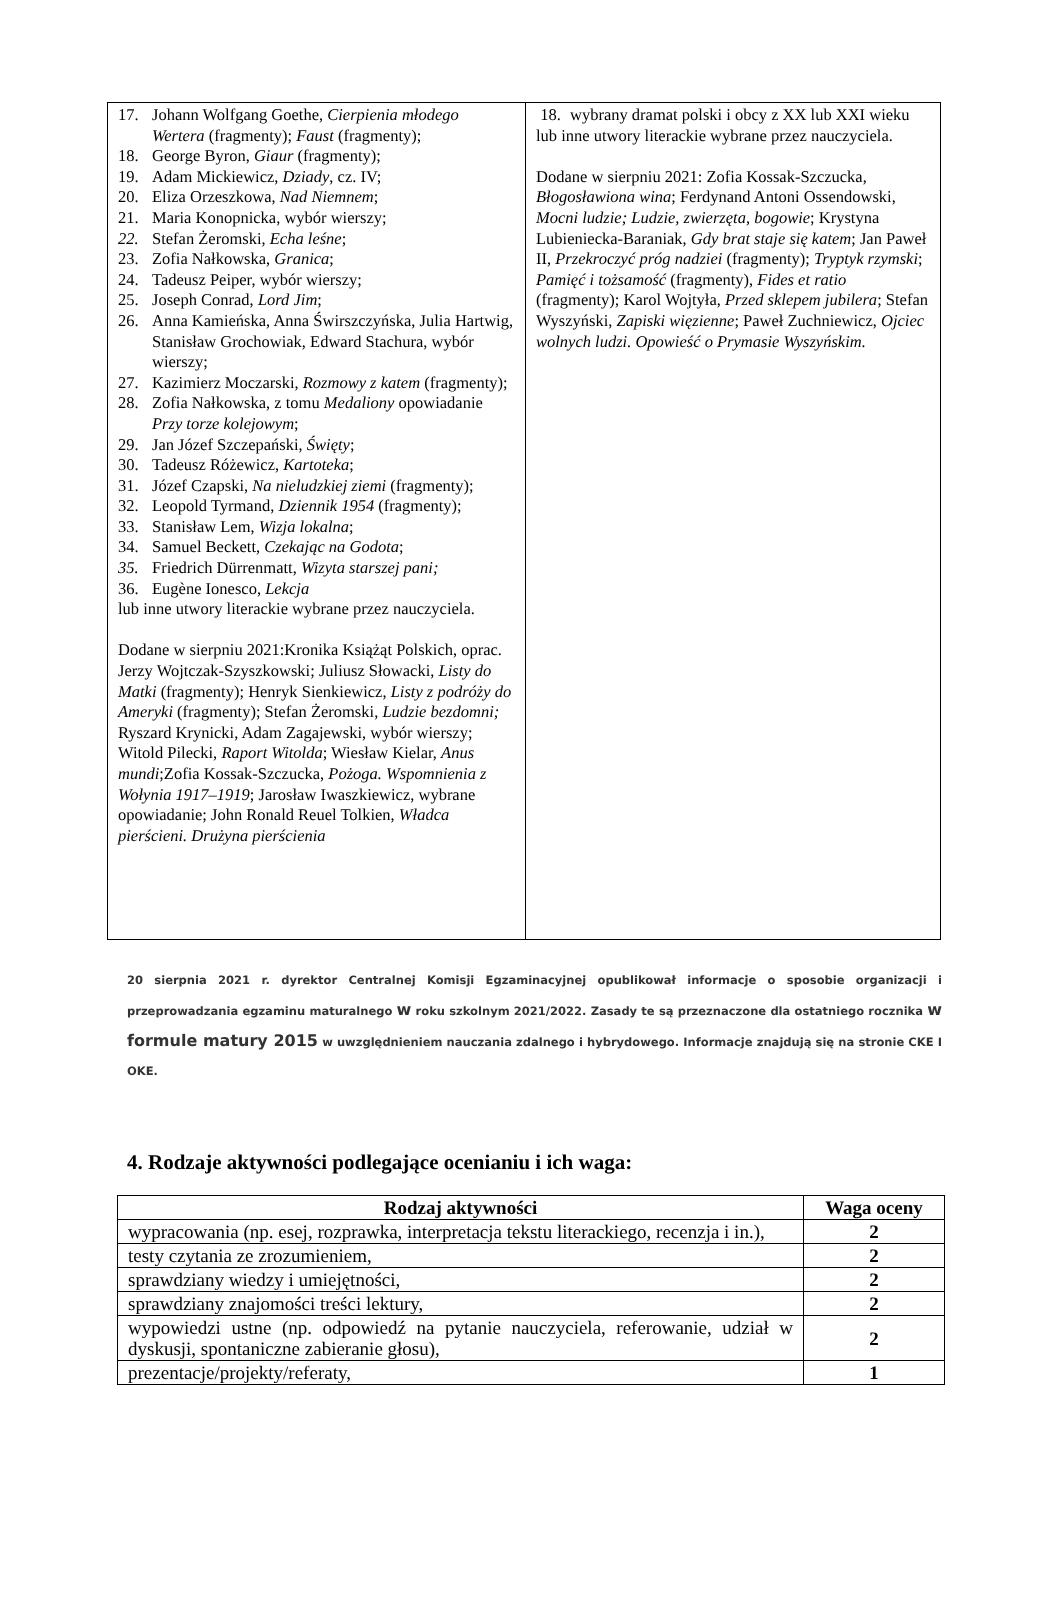| 17. Johann Wolfgang Goethe, Cierpienia młodego Wertera (fragmenty); Faust (fragmenty); 18. George Byron, Giaur (fragmenty); 19. Adam Mickiewicz, Dziady , cz. IV; 20. Eliza Orzeszkowa, Nad Niemnem ; 21. Maria Konopnicka, wybór wierszy; 22. Stefan Żeromski, Echa leśne ; 23. Zofia Nałkowska, Granica ; 24. Tadeusz Peiper, wybór wierszy; 25. Joseph Conrad, Lord Jim ; 26. Anna Kamieńska, Anna Świrszczyńska, Julia Hartwig, Stanisław Grochowiak, Edward Stachura, wybór wierszy; 27. Kazimierz Moczarski, Rozmowy z katem (fragmenty); 28. Zofia Nałkowska, z tomu Medaliony opowiadanie Przy torze kolejowym ; 29. Jan Józef Szczepański, Święty ; 30. Tadeusz Różewicz, Kartoteka ; 31. Józef Czapski, Na nieludzkiej ziemi (fragmenty); 32. Leopold Tyrmand, Dziennik 1954 (fragmenty); 33. Stanisław Lem, Wizja lokalna ; 34. Samuel Beckett, Czekając na Godota ; 35. Friedrich Dürrenmatt, Wizyta starszej pani; 36. Eugène Ionesco, Lekcja lub inne utwory literackie wybrane przez nauczyciela. Dodane w sierpniu 2021:Kronika Książąt Polskich, oprac. Jerzy Wojtczak-Szyszkowski; Juliusz Słowacki, Listy do Matki (fragmenty); Henryk Sienkiewicz, Listy z podróży do Ameryki (fragmenty); Stefan Żeromski, Ludzie bezdomni; Ryszard Krynicki, Adam Zagajewski, wybór wierszy; Witold Pilecki, Raport Witolda ; Wiesław Kielar, Anus mundi ;Zofia Kossak-Szczucka, Pożoga. Wspomnienia z Wołynia 1917–1919 ; Jarosław Iwaszkiewicz, wybrane opowiadanie; John Ronald Reuel Tolkien, Władca pierścieni. Drużyna pierścienia | 18. wybrany dramat polski i obcy z XX lub XXI wieku lub inne utwory literackie wybrane przez nauczyciela. Dodane w sierpniu 2021: Zofia Kossak-Szczucka, Błogosławiona wina ; Ferdynand Antoni Ossendowski, Mocni ludzie; Ludzie, zwierzęta, bogowie ; Krystyna Lubieniecka-Baraniak, Gdy brat staje się katem ; Jan Paweł II, Przekroczyć próg nadziei (fragmenty); Tryptyk rzymski ; Pamięć i tożsamość (fragmenty), Fides et ratio (fragmenty); Karol Wojtyła, Przed sklepem jubilera ; Stefan Wyszyński, Zapiski więzienne ; Paweł Zuchniewicz, Ojciec wolnych ludzi. Opowieść o Prymasie Wyszyńskim. |
20 sierpnia 2021 r. dyrektor Centralnej Komisji Egzaminacyjnej opublikował informacje o sposobie organizacji i przeprowadzania egzaminu maturalnego w roku szkolnym 2021/2022. Zasady te są przeznaczone dla ostatniego rocznika w formule matury 2015 w uwzględnieniem nauczania zdalnego i hybrydowego. Informacje znajdują się na stronie CKE I OKE.
4. Rodzaje aktywności podlegające ocenianiu i ich waga:
| Rodzaj aktywności | Waga oceny |
| --- | --- |
| wypracowania (np. esej, rozprawka, interpretacja tekstu literackiego, recenzja i in.), | 2 |
| testy czytania ze zrozumieniem, | 2 |
| sprawdziany wiedzy i umiejętności, | 2 |
| sprawdziany znajomości treści lektury, | 2 |
| wypowiedzi ustne (np. odpowiedź na pytanie nauczyciela, referowanie, udział w dyskusji, spontaniczne zabieranie głosu), | 2 |
| prezentacje/projekty/referaty, | 1 |